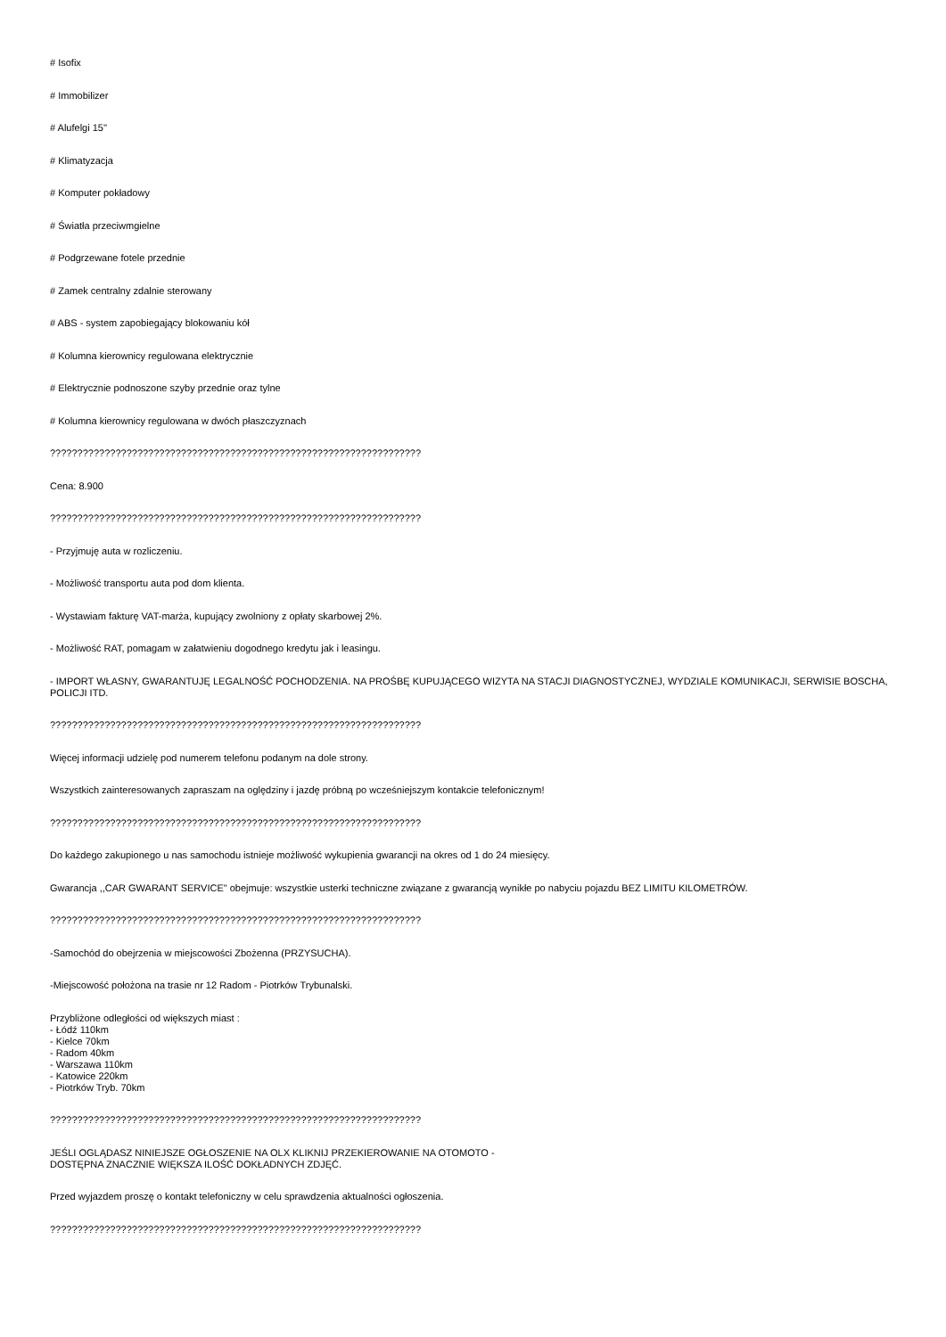# Isofix
# Immobilizer
# Alufelgi 15''
# Klimatyzacja
# Komputer pokładowy
# Światła przeciwmgielne
# Podgrzewane fotele przednie
# Zamek centralny zdalnie sterowany
# ABS - system zapobiegający blokowaniu kół
# Kolumna kierownicy regulowana elektrycznie
# Elektrycznie podnoszone szyby przednie oraz tylne
# Kolumna kierownicy regulowana w dwóch płaszczyznach
????????????????????????????????????????????????????????????????????
Cena: 8.900
????????????????????????????????????????????????????????????????????
- Przyjmuję auta w rozliczeniu.
- Możliwość transportu auta pod dom klienta.
- Wystawiam fakturę VAT-marża, kupujący zwolniony z opłaty skarbowej 2%.
- Możliwość RAT, pomagam w załatwieniu dogodnego kredytu jak i leasingu.
- IMPORT WŁASNY, GWARANTUJĘ LEGALNOŚĆ POCHODZENIA. NA PROŚBĘ KUPUJĄCEGO WIZYTA NA STACJI DIAGNOSTYCZNEJ, WYDZIALE KOMUNIKACJI, SERWISIE BOSCHA, POLICJI ITD.
????????????????????????????????????????????????????????????????????
Więcej informacji udzielę pod numerem telefonu podanym na dole strony.
Wszystkich zainteresowanych zapraszam na oględziny i jazdę próbną po wcześniejszym kontakcie telefonicznym!
????????????????????????????????????????????????????????????????????
Do każdego zakupionego u nas samochodu istnieje możliwość wykupienia gwarancji na okres od 1 do 24 miesięcy.
Gwarancja ,,CAR GWARANT SERVICE" obejmuje: wszystkie usterki techniczne związane z gwarancją wynikłe po nabyciu pojazdu BEZ LIMITU KILOMETRÓW.
????????????????????????????????????????????????????????????????????
-Samochód do obejrzenia w miejscowości Zbożenna (PRZYSUCHA).
-Miejscowość położona na trasie nr 12 Radom - Piotrków Trybunalski.
Przybliżone odległości od większych miast :
- Łódź 110km
- Kielce 70km
- Radom 40km
- Warszawa 110km
- Katowice 220km
- Piotrków Tryb. 70km
????????????????????????????????????????????????????????????????????
JEŚLI OGLĄDASZ NINIEJSZE OGŁOSZENIE NA OLX KLIKNIJ PRZEKIEROWANIE NA OTOMOTO -
DOSTĘPNA ZNACZNIE WIĘKSZA ILOŚĆ DOKŁADNYCH ZDJĘĆ.
Przed wyjazdem proszę o kontakt telefoniczny w celu sprawdzenia aktualności ogłoszenia.
????????????????????????????????????????????????????????????????????